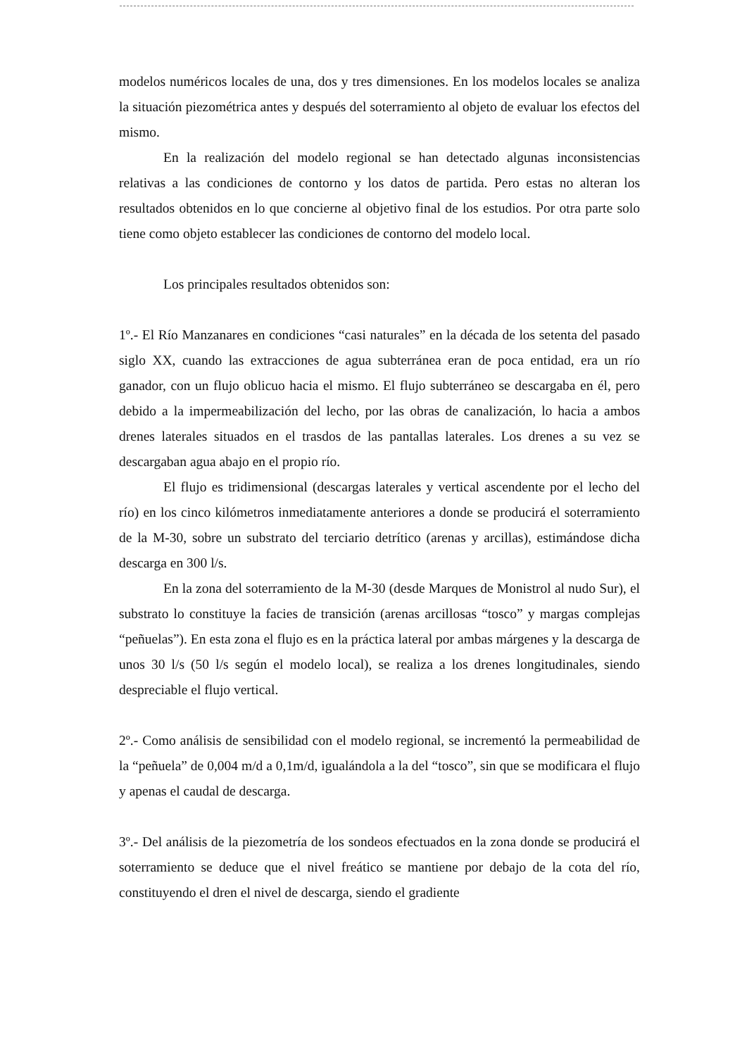modelos numéricos locales de una, dos y tres dimensiones. En los modelos locales se analiza la situación piezométrica antes y después del soterramiento al objeto de evaluar los efectos del mismo.
En la realización del modelo regional se han detectado algunas inconsistencias relativas a las condiciones de contorno y los datos de partida. Pero estas no alteran los resultados obtenidos en lo que concierne al objetivo final de los estudios. Por otra parte solo tiene como objeto establecer las condiciones de contorno del modelo local.
Los principales resultados obtenidos son:
1º.- El Río Manzanares en condiciones “casi naturales” en la década de los setenta del pasado siglo XX, cuando las extracciones de agua subterránea eran de poca entidad, era un río ganador, con un flujo oblicuo hacia el mismo. El flujo subterráneo se descargaba en él, pero debido a la impermeabilización del lecho, por las obras de canalización, lo hacia a ambos drenes laterales situados en el trasdos de las pantallas laterales. Los drenes a su vez se descargaban agua abajo en el propio río.
El flujo es tridimensional (descargas laterales y vertical ascendente por el lecho del río) en los cinco kilómetros inmediatamente anteriores a donde se producirá el soterramiento de la M-30, sobre un substrato del terciario detrítico (arenas y arcillas), estimándose dicha descarga en 300 l/s.
En la zona del soterramiento de la M-30 (desde Marques de Monistrol al nudo Sur), el substrato lo constituye la facies de transición (arenas arcillosas “tosco” y margas complejas “peñuelas”). En esta zona el flujo es en la práctica lateral por ambas márgenes y la descarga de unos 30 l/s (50 l/s según el modelo local), se realiza a los drenes longitudinales, siendo despreciable el flujo vertical.
2º.- Como análisis de sensibilidad con el modelo regional, se incrementó la permeabilidad de la “peñuela” de 0,004 m/d a 0,1m/d, igualándola a la del “tosco”, sin que se modificara el flujo y apenas el caudal de descarga.
3º.- Del análisis de la piezometría de los sondeos efectuados en la zona donde se producirá el soterramiento se deduce que el nivel freático se mantiene por debajo de la cota del río, constituyendo el dren el nivel de descarga, siendo el gradiente